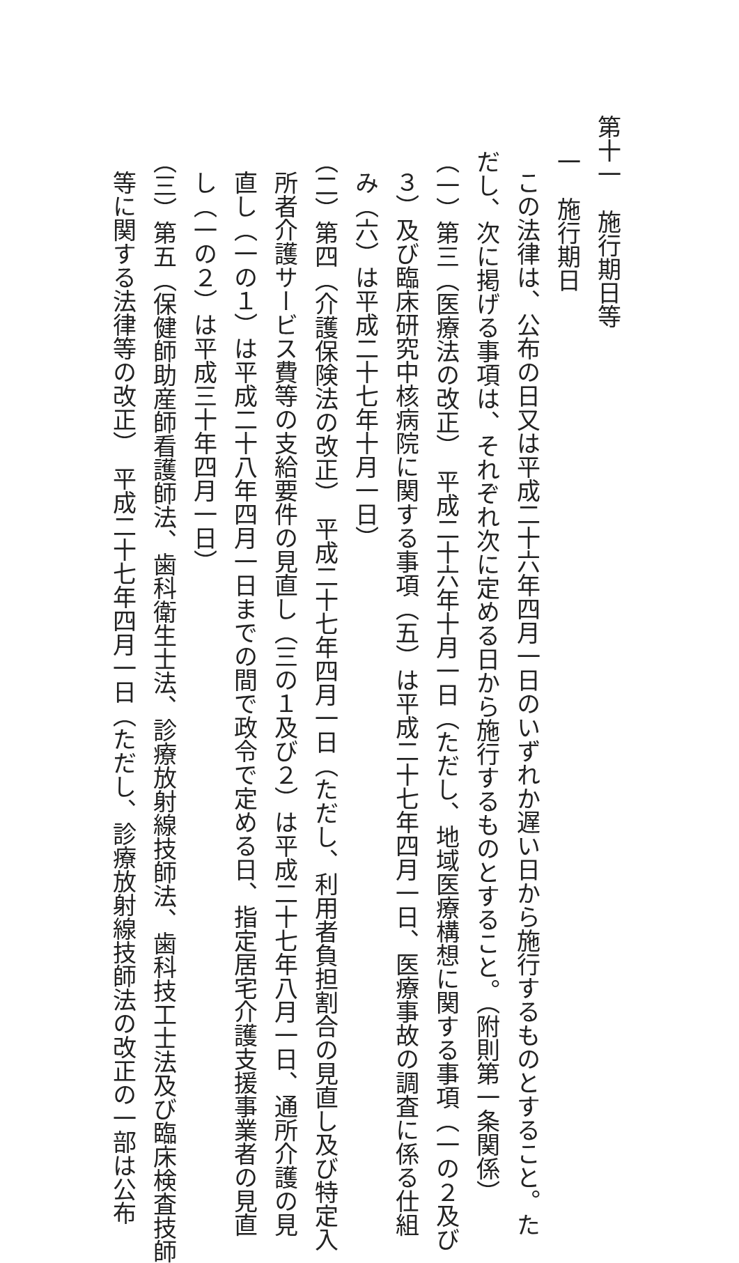第十一　施行期日等
一　施行期日
この法律は、公布の日又は平成二十六年四月一日のいずれか遅い日から施行するものとすること。た
だし、次に掲げる事項は、それぞれ次に定める日から施行するものとすること。（附則第一条関係）
（一）第三（医療法の改正）　平成二十六年十月一日（ただし、地域医療構想に関する事項（一の２及び
３）及び臨床研究中核病院に関する事項（五）は平成二十七年四月一日、医療事故の調査に係る仕組
み（六）は平成二十七年十月一日）
（二）第四（介護保険法の改正）　平成二十七年四月一日（ただし、利用者負担割合の見直し及び特定入
所者介護サービス費等の支給要件の見直し（三の１及び２）は平成二十七年八月一日、通所介護の見
直し（一の１）は平成二十八年四月一日までの間で政令で定める日、指定居宅介護支援事業者の見直
し（一の２）は平成三十年四月一日）
（三）第五（保健師助産師看護師法、歯科衛生士法、診療放射線技師法、歯科技工士法及び臨床検査技師
等に関する法律等の改正）　平成二十七年四月一日（ただし、診療放射線技師法の改正の一部は公布